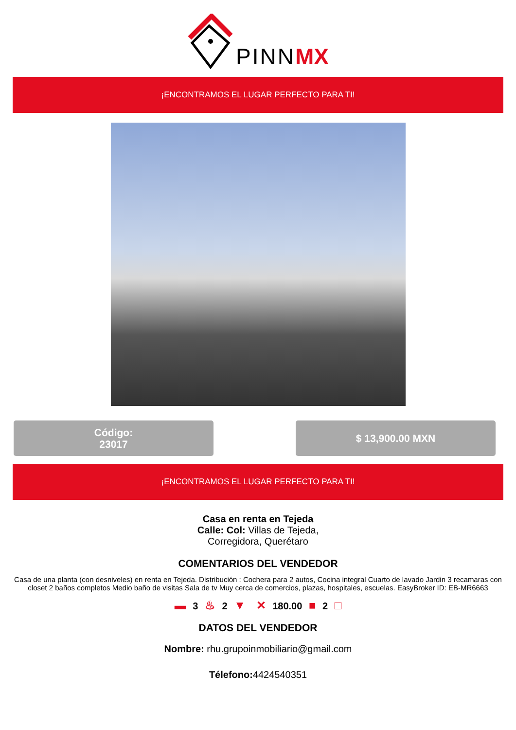PINN MX
¡ENCONTRAMOS EL LUGAR PERFECTO PARA TI!
Código:
23017
$ 13,900.00 MXN
¡ENCONTRAMOS EL LUGAR PERFECTO PARA TI!
Casa en renta en Tejeda
Calle: Col: Villas de Tejeda,
Corregidora, Querétaro
COMENTARIOS DEL VENDEDOR
Casa de una planta (con desniveles) en renta en Tejeda. Distribución : Cochera para 2 autos, Cocina integral Cuarto de lavado Jardin 3 recamaras con closet 2 baños completos Medio baño de visitas Sala de tv Muy cerca de comercios, plazas, hospitales, escuelas. EasyBroker ID: EB-MR6663
▬ 3 ♨ 2 ▼ ✕ 180.00 ■ 2 □
DATOS DEL VENDEDOR
Nombre: rhu.grupoinmobiliario@gmail.com
Télefono: 4424540351